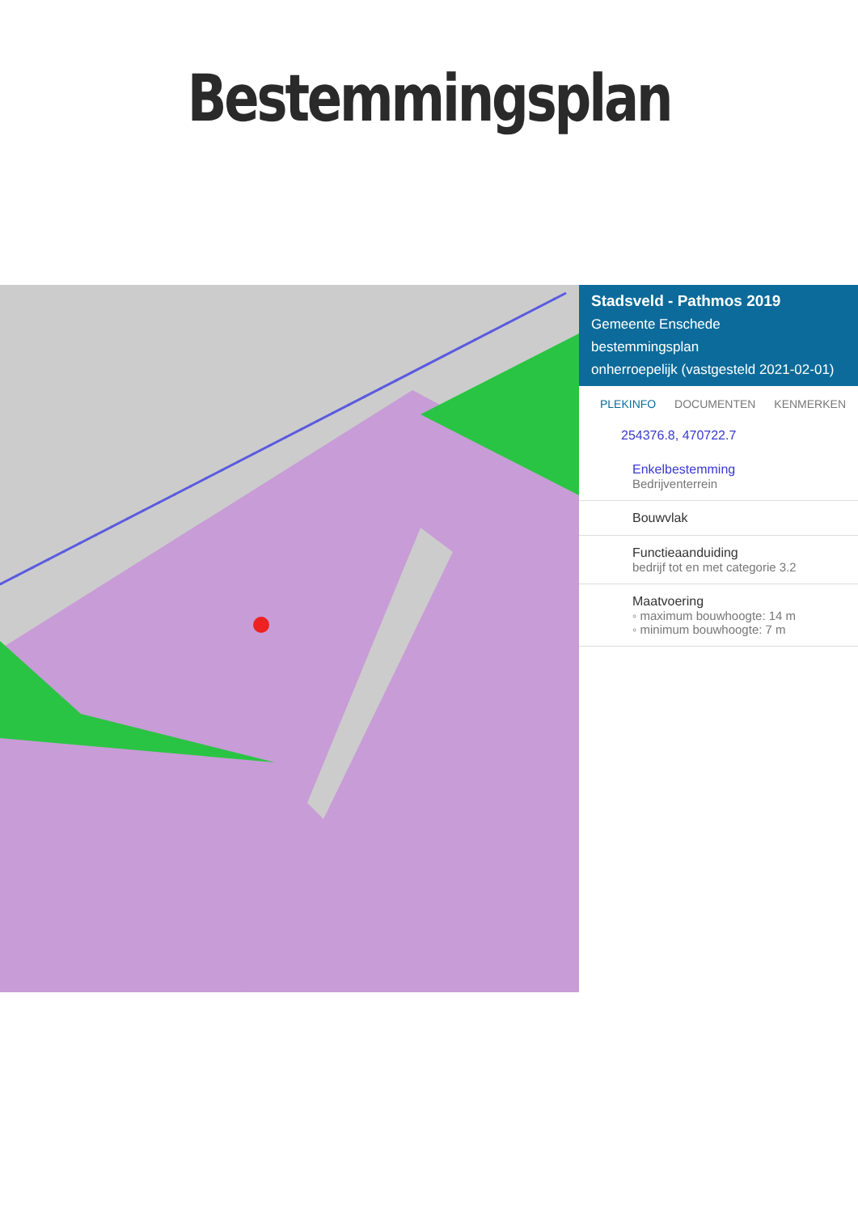Bestemmingsplan
Stadsveld - Pathmos 2019
Gemeente Enschede
bestemmingsplan
onherroepelijk (vastgesteld 2021-02-01)
PLEKINFO DOCUMENTEN KENMERKEN
254376.8, 470722.7
Enkelbestemming
Bedrijventerrein
Bouwvlak
Functieaanduiding
bedrijf tot en met categorie 3.2
Maatvoering
◦ maximum bouwhoogte: 14 m
◦ minimum bouwhoogte: 7 m